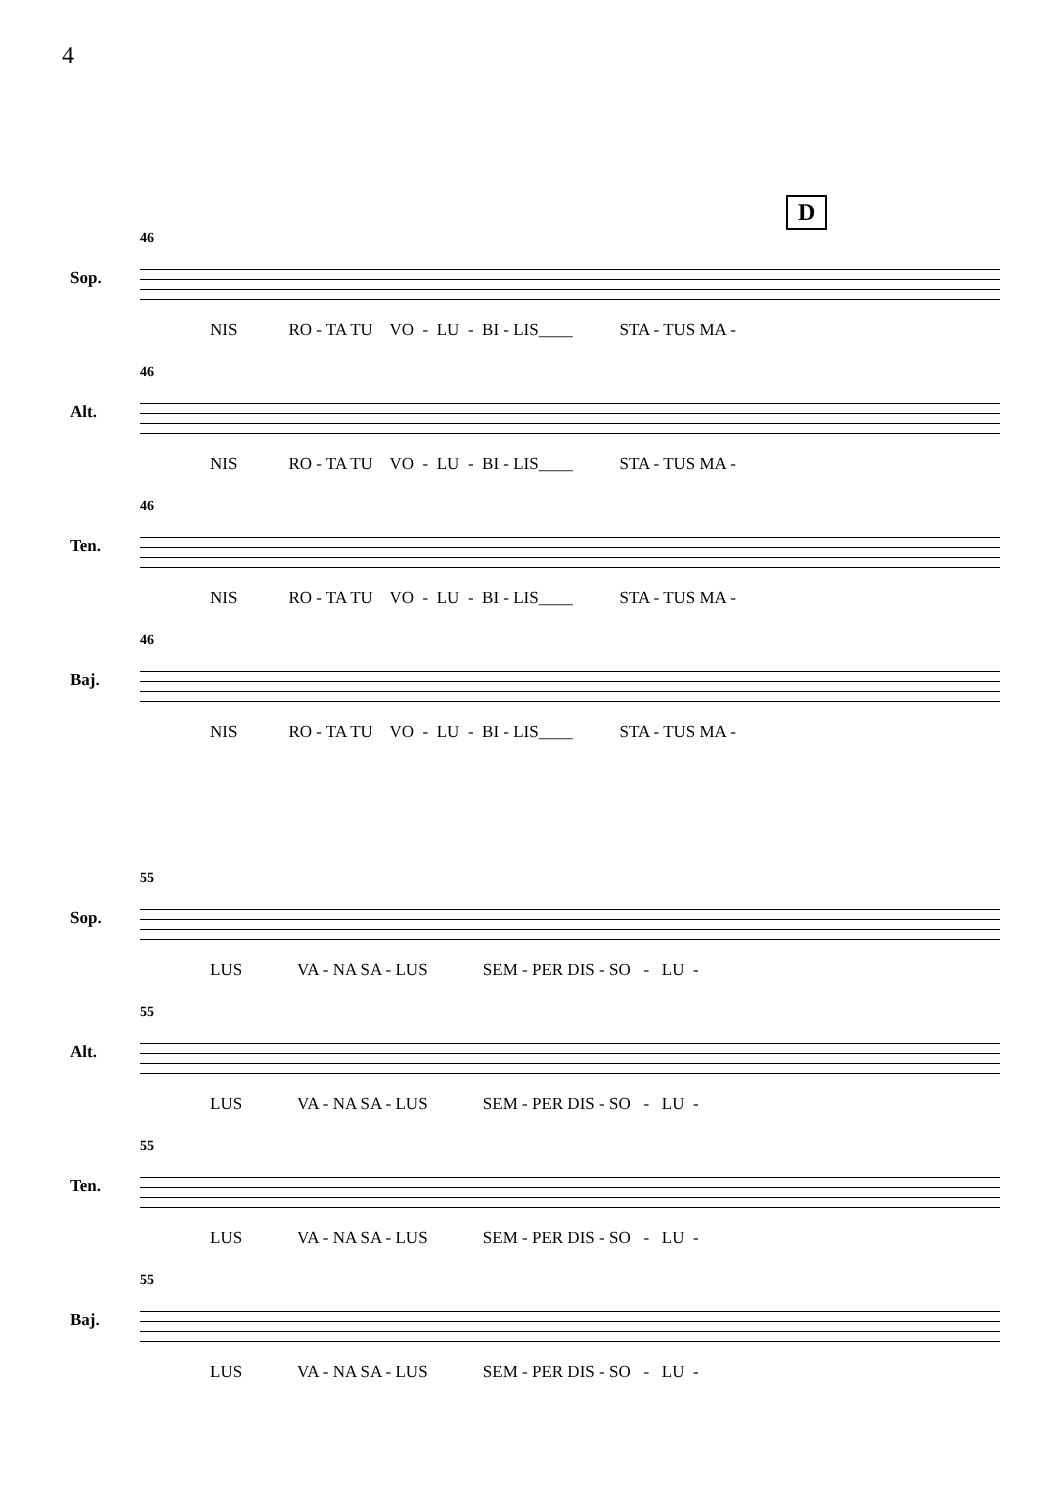4
D
46
Sop.
NIS RO - TA TU VO - LU - BI - LIS____ STA - TUS MA -
46
Alt.
NIS RO - TA TU VO - LU - BI - LIS____ STA - TUS MA -
46
Ten.
NIS RO - TA TU VO - LU - BI - LIS____ STA - TUS MA -
46
Baj.
NIS RO - TA TU VO - LU - BI - LIS____ STA - TUS MA -
55
Sop.
LUS VA - NA SA - LUS SEM - PER DIS - SO - LU -
55
Alt.
LUS VA - NA SA - LUS SEM - PER DIS - SO - LU -
55
Ten.
LUS VA - NA SA - LUS SEM - PER DIS - SO - LU -
55
Baj.
LUS VA - NA SA - LUS SEM - PER DIS - SO - LU -